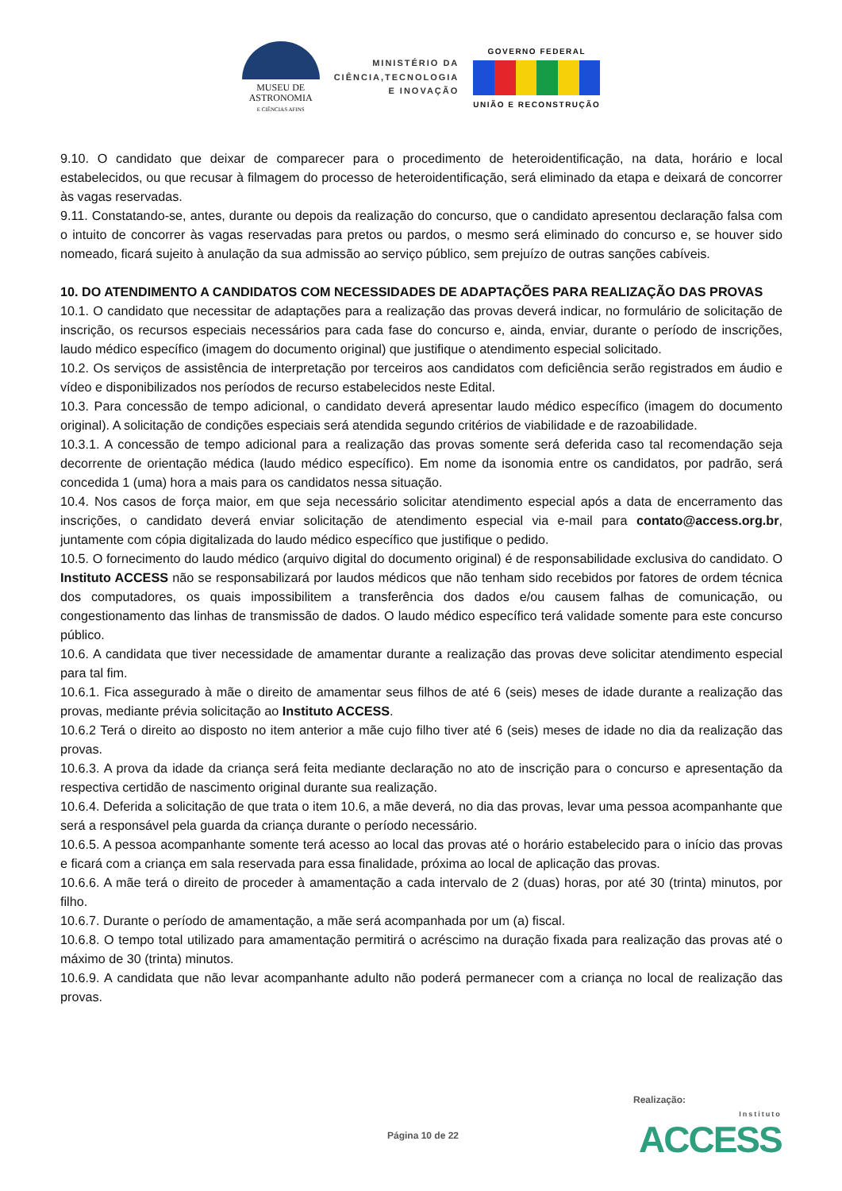MUSEU DE
ASTRONOMIA
E CIÊNCIAS AFINS
MINISTÉRIO DA
CIÊNCIA,TECNOLOGIA
E INOVAÇÃO
GOVERNO FEDERAL
UNIÃO E RECONSTRUÇÃO
9.10. O candidato que deixar de comparecer para o procedimento de heteroidentificação, na data, horário e local estabelecidos, ou que recusar à filmagem do processo de heteroidentificação, será eliminado da etapa e deixará de concorrer às vagas reservadas.
9.11. Constatando-se, antes, durante ou depois da realização do concurso, que o candidato apresentou declaração falsa com o intuito de concorrer às vagas reservadas para pretos ou pardos, o mesmo será eliminado do concurso e, se houver sido nomeado, ficará sujeito à anulação da sua admissão ao serviço público, sem prejuízo de outras sanções cabíveis.
10. DO ATENDIMENTO A CANDIDATOS COM NECESSIDADES DE ADAPTAÇÕES PARA REALIZAÇÃO DAS PROVAS
10.1. O candidato que necessitar de adaptações para a realização das provas deverá indicar, no formulário de solicitação de inscrição, os recursos especiais necessários para cada fase do concurso e, ainda, enviar, durante o período de inscrições, laudo médico específico (imagem do documento original) que justifique o atendimento especial solicitado.
10.2. Os serviços de assistência de interpretação por terceiros aos candidatos com deficiência serão registrados em áudio e vídeo e disponibilizados nos períodos de recurso estabelecidos neste Edital.
10.3. Para concessão de tempo adicional, o candidato deverá apresentar laudo médico específico (imagem do documento original). A solicitação de condições especiais será atendida segundo critérios de viabilidade e de razoabilidade.
10.3.1. A concessão de tempo adicional para a realização das provas somente será deferida caso tal recomendação seja decorrente de orientação médica (laudo médico específico). Em nome da isonomia entre os candidatos, por padrão, será concedida 1 (uma) hora a mais para os candidatos nessa situação.
10.4. Nos casos de força maior, em que seja necessário solicitar atendimento especial após a data de encerramento das inscrições, o candidato deverá enviar solicitação de atendimento especial via e-mail para contato@access.org.br, juntamente com cópia digitalizada do laudo médico específico que justifique o pedido.
10.5. O fornecimento do laudo médico (arquivo digital do documento original) é de responsabilidade exclusiva do candidato. O Instituto ACCESS não se responsabilizará por laudos médicos que não tenham sido recebidos por fatores de ordem técnica dos computadores, os quais impossibilitem a transferência dos dados e/ou causem falhas de comunicação, ou congestionamento das linhas de transmissão de dados. O laudo médico específico terá validade somente para este concurso público.
10.6. A candidata que tiver necessidade de amamentar durante a realização das provas deve solicitar atendimento especial para tal fim.
10.6.1. Fica assegurado à mãe o direito de amamentar seus filhos de até 6 (seis) meses de idade durante a realização das provas, mediante prévia solicitação ao Instituto ACCESS.
10.6.2 Terá o direito ao disposto no item anterior a mãe cujo filho tiver até 6 (seis) meses de idade no dia da realização das provas.
10.6.3. A prova da idade da criança será feita mediante declaração no ato de inscrição para o concurso e apresentação da respectiva certidão de nascimento original durante sua realização.
10.6.4. Deferida a solicitação de que trata o item 10.6, a mãe deverá, no dia das provas, levar uma pessoa acompanhante que será a responsável pela guarda da criança durante o período necessário.
10.6.5. A pessoa acompanhante somente terá acesso ao local das provas até o horário estabelecido para o início das provas e ficará com a criança em sala reservada para essa finalidade, próxima ao local de aplicação das provas.
10.6.6. A mãe terá o direito de proceder à amamentação a cada intervalo de 2 (duas) horas, por até 30 (trinta) minutos, por filho.
10.6.7. Durante o período de amamentação, a mãe será acompanhada por um (a) fiscal.
10.6.8. O tempo total utilizado para amamentação permitirá o acréscimo na duração fixada para realização das provas até o máximo de 30 (trinta) minutos.
10.6.9. A candidata que não levar acompanhante adulto não poderá permanecer com a criança no local de realização das provas.
Realização:
Página 10 de 22 Instituto
ACCESS